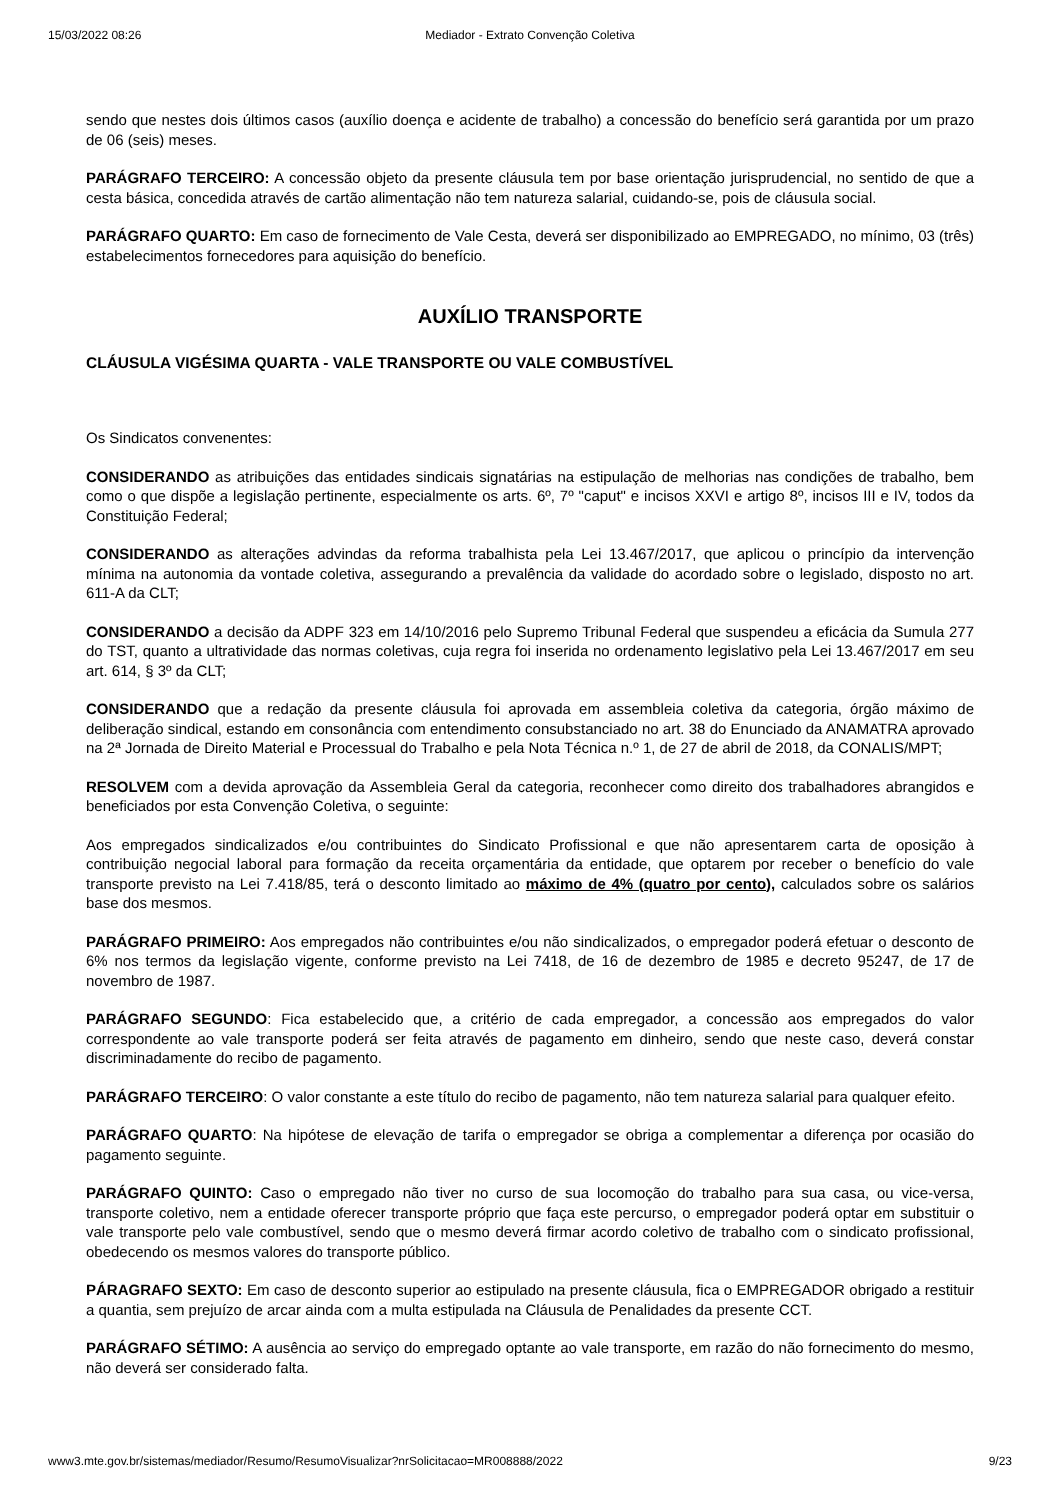15/03/2022 08:26 Mediador - Extrato Convenção Coletiva
sendo que nestes dois últimos casos (auxílio doença e acidente de trabalho) a concessão do benefício será garantida por um prazo de 06 (seis) meses.
PARÁGRAFO TERCEIRO: A concessão objeto da presente cláusula tem por base orientação jurisprudencial, no sentido de que a cesta básica, concedida através de cartão alimentação não tem natureza salarial, cuidando-se, pois de cláusula social.
PARÁGRAFO QUARTO: Em caso de fornecimento de Vale Cesta, deverá ser disponibilizado ao EMPREGADO, no mínimo, 03 (três) estabelecimentos fornecedores para aquisição do benefício.
AUXÍLIO TRANSPORTE
CLÁUSULA VIGÉSIMA QUARTA - VALE TRANSPORTE OU VALE COMBUSTÍVEL
Os Sindicatos convenentes:
CONSIDERANDO as atribuições das entidades sindicais signatárias na estipulação de melhorias nas condições de trabalho, bem como o que dispõe a legislação pertinente, especialmente os arts. 6º, 7º "caput" e incisos XXVI e artigo 8º, incisos III e IV, todos da Constituição Federal;
CONSIDERANDO as alterações advindas da reforma trabalhista pela Lei 13.467/2017, que aplicou o princípio da intervenção mínima na autonomia da vontade coletiva, assegurando a prevalência da validade do acordado sobre o legislado, disposto no art. 611-A da CLT;
CONSIDERANDO a decisão da ADPF 323 em 14/10/2016 pelo Supremo Tribunal Federal que suspendeu a eficácia da Sumula 277 do TST, quanto a ultratividade das normas coletivas, cuja regra foi inserida no ordenamento legislativo pela Lei 13.467/2017 em seu art. 614, § 3º da CLT;
CONSIDERANDO que a redação da presente cláusula foi aprovada em assembleia coletiva da categoria, órgão máximo de deliberação sindical, estando em consonância com entendimento consubstanciado no art. 38 do Enunciado da ANAMATRA aprovado na 2ª Jornada de Direito Material e Processual do Trabalho e pela Nota Técnica n.º 1, de 27 de abril de 2018, da CONALIS/MPT;
RESOLVEM com a devida aprovação da Assembleia Geral da categoria, reconhecer como direito dos trabalhadores abrangidos e beneficiados por esta Convenção Coletiva, o seguinte:
Aos empregados sindicalizados e/ou contribuintes do Sindicato Profissional e que não apresentarem carta de oposição à contribuição negocial laboral para formação da receita orçamentária da entidade, que optarem por receber o benefício do vale transporte previsto na Lei 7.418/85, terá o desconto limitado ao máximo de 4% (quatro por cento), calculados sobre os salários base dos mesmos.
PARÁGRAFO PRIMEIRO: Aos empregados não contribuintes e/ou não sindicalizados, o empregador poderá efetuar o desconto de 6% nos termos da legislação vigente, conforme previsto na Lei 7418, de 16 de dezembro de 1985 e decreto 95247, de 17 de novembro de 1987.
PARÁGRAFO SEGUNDO: Fica estabelecido que, a critério de cada empregador, a concessão aos empregados do valor correspondente ao vale transporte poderá ser feita através de pagamento em dinheiro, sendo que neste caso, deverá constar discriminadamente do recibo de pagamento.
PARÁGRAFO TERCEIRO: O valor constante a este título do recibo de pagamento, não tem natureza salarial para qualquer efeito.
PARÁGRAFO QUARTO: Na hipótese de elevação de tarifa o empregador se obriga a complementar a diferença por ocasião do pagamento seguinte.
PARÁGRAFO QUINTO: Caso o empregado não tiver no curso de sua locomoção do trabalho para sua casa, ou vice-versa, transporte coletivo, nem a entidade oferecer transporte próprio que faça este percurso, o empregador poderá optar em substituir o vale transporte pelo vale combustível, sendo que o mesmo deverá firmar acordo coletivo de trabalho com o sindicato profissional, obedecendo os mesmos valores do transporte público.
PÁRAGRAFO SEXTO: Em caso de desconto superior ao estipulado na presente cláusula, fica o EMPREGADOR obrigado a restituir a quantia, sem prejuízo de arcar ainda com a multa estipulada na Cláusula de Penalidades da presente CCT.
PARÁGRAFO SÉTIMO: A ausência ao serviço do empregado optante ao vale transporte, em razão do não fornecimento do mesmo, não deverá ser considerado falta.
www3.mte.gov.br/sistemas/mediador/Resumo/ResumoVisualizar?nrSolicitacao=MR008888/2022 9/23